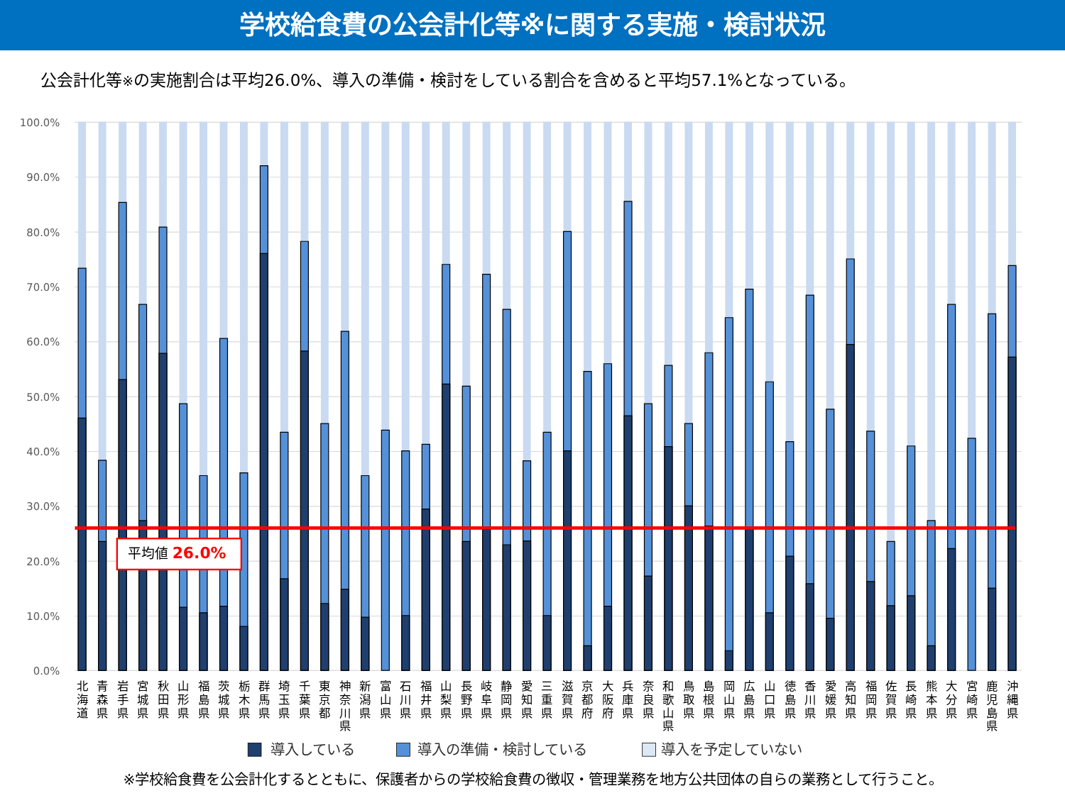学校給食費の公会計化等※に関する実施・検討状況
公会計化等※の実施割合は平均26.0%、導入の準備・検討をしている割合を含めると平均57.1%となっている。
100.0%
90.0%
80.0%
70.0%
60.0%
50.0%
40.0%
30.0%
20.0%
10.0%
0.0%
平均値 26.0%
北 海 道
青 森 県
岩 手 県
宮 城 県
秋 田 県
山 形 県
福 島 県
茨 城 県
栃 木 県
群 馬 県
埼 玉 県
千 葉 県
東 京 都
神 奈 川 県
新 潟 県
富 山 県
石 川 県
福 井 県
山 梨 県
長 野 県
岐 阜 県
静 岡 県
愛 知 県
三 重 県
滋 賀 県
京 都 府
大 阪 府
兵 庫 県
奈 良 県
和 歌 山 県
鳥 取 県
島 根 県
岡 山 県
広 島 県
山 口 県
徳 島 県
香 川 県
愛 媛 県
高 知 県
福 岡 県
佐 賀 県
長 崎 県
熊 本 県
大 分 県
宮 崎 県
鹿 児 島 県
沖 縄 県
導入している
導入の準備・検討している
導入を予定していない
※学校給食費を公会計化するとともに、保護者からの学校給食費の徴収・管理業務を地方公共団体の自らの業務として行うこと。